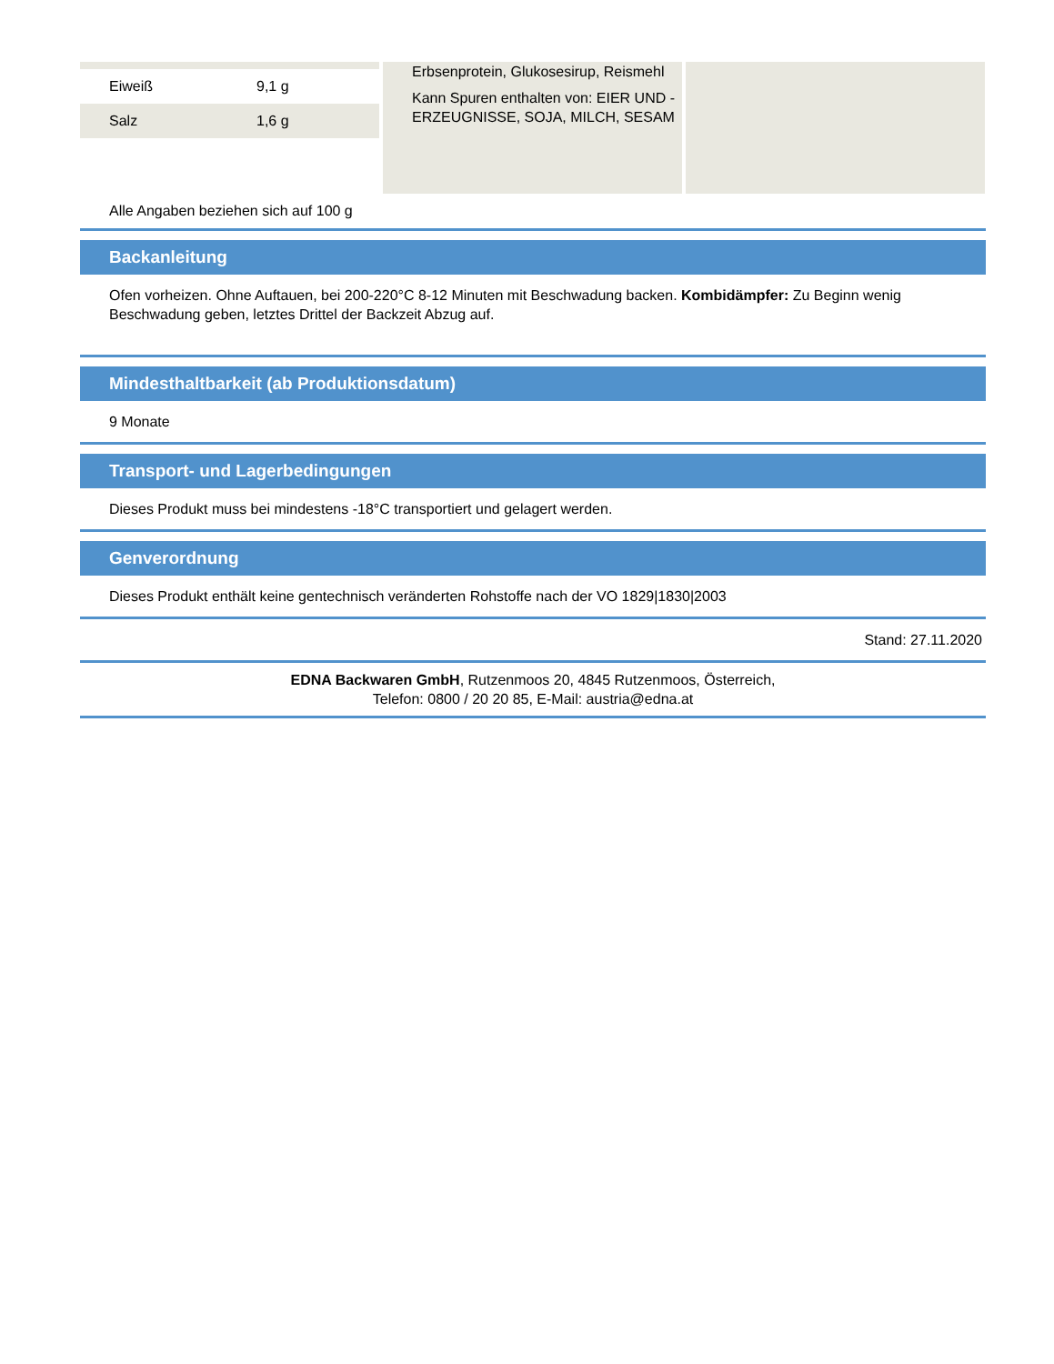| Eiweiß | 9,1 g |
| Salz | 1,6 g |
Erbsenprotein, Glukosesirup, Reismehl
Kann Spuren enthalten von: EIER UND -ERZEUGNISSE, SOJA, MILCH, SESAM
Alle Angaben beziehen sich auf 100 g
Backanleitung
Ofen vorheizen. Ohne Auftauen, bei 200-220°C 8-12 Minuten mit Beschwadung backen. Kombidämpfer: Zu Beginn wenig Beschwadung geben, letztes Drittel der Backzeit Abzug auf.
Mindesthaltbarkeit (ab Produktionsdatum)
9 Monate
Transport- und Lagerbedingungen
Dieses Produkt muss bei mindestens -18°C transportiert und gelagert werden.
Genverordnung
Dieses Produkt enthält keine gentechnisch veränderten Rohstoffe nach der VO 1829|1830|2003
Stand: 27.11.2020
EDNA Backwaren GmbH, Rutzenmoos 20, 4845 Rutzenmoos, Österreich,
Telefon: 0800 / 20 20 85, E-Mail: austria@edna.at